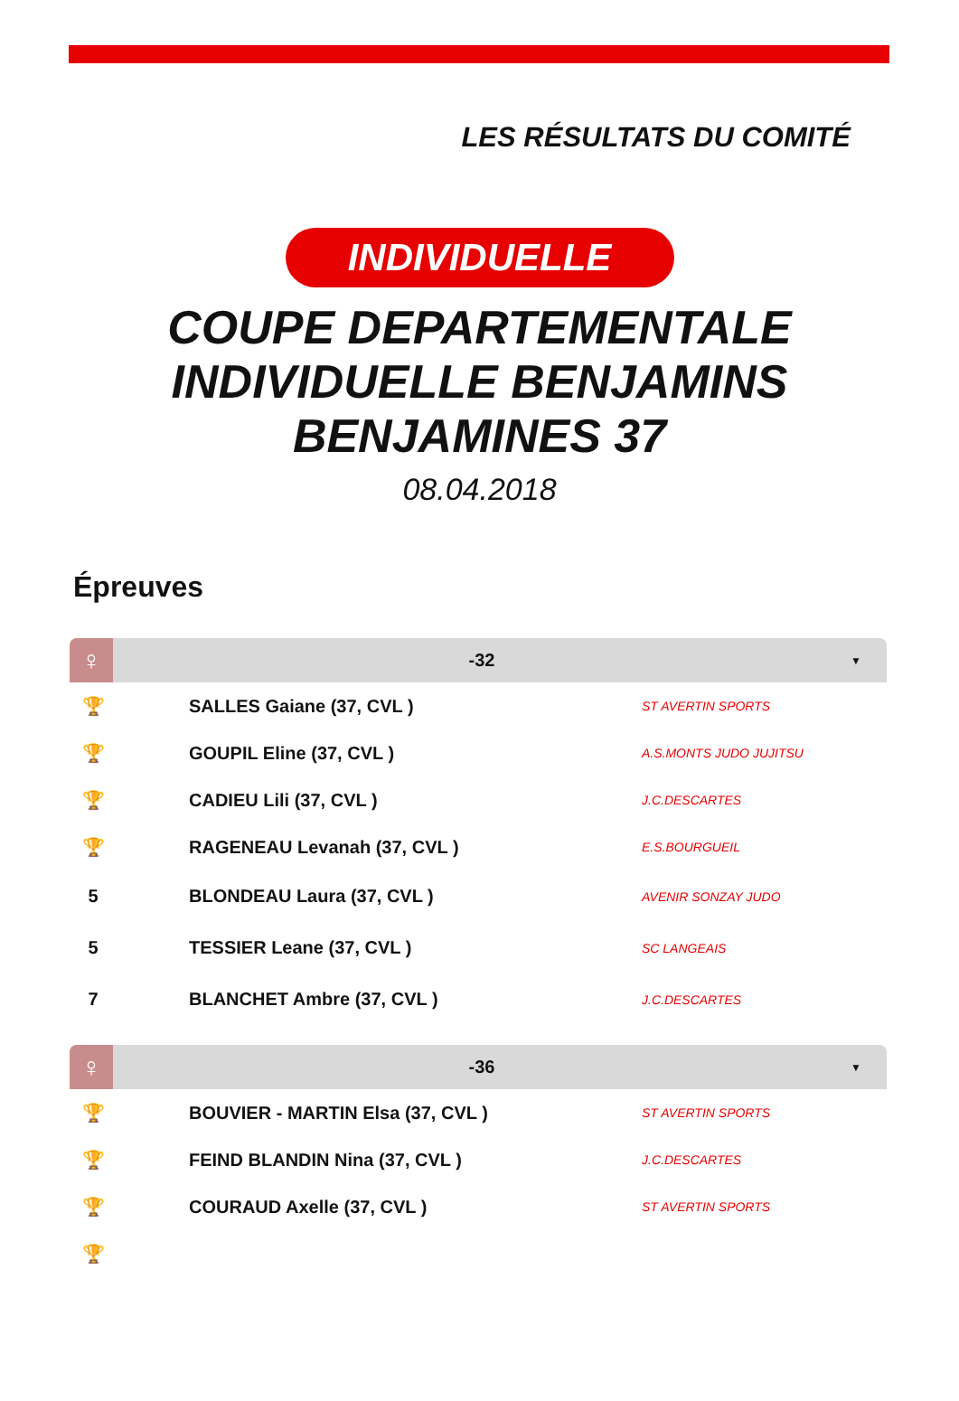LES RÉSULTATS DU COMITÉ
INDIVIDUELLE
COUPE DEPARTEMENTALE
INDIVIDUELLE BENJAMINS
BENJAMINES 37
08.04.2018
Épreuves
♀
-32
▼
| 🏆 | SALLES Gaiane (37, CVL ) | ST AVERTIN SPORTS |
| 🏆 | GOUPIL Eline (37, CVL ) | A.S.MONTS JUDO JUJITSU |
| 🏆 | CADIEU Lili (37, CVL ) | J.C.DESCARTES |
| 🏆 | RAGENEAU Levanah (37, CVL ) | E.S.BOURGUEIL |
| 5 | BLONDEAU Laura (37, CVL ) | AVENIR SONZAY JUDO |
| 5 | TESSIER Leane (37, CVL ) | SC LANGEAIS |
| 7 | BLANCHET Ambre (37, CVL ) | J.C.DESCARTES |
♀
-36
▼
| 🏆 | BOUVIER - MARTIN Elsa (37, CVL ) | ST AVERTIN SPORTS |
| 🏆 | FEIND BLANDIN Nina (37, CVL ) | J.C.DESCARTES |
| 🏆 | COURAUD Axelle (37, CVL ) | ST AVERTIN SPORTS |
| 🏆 | | |